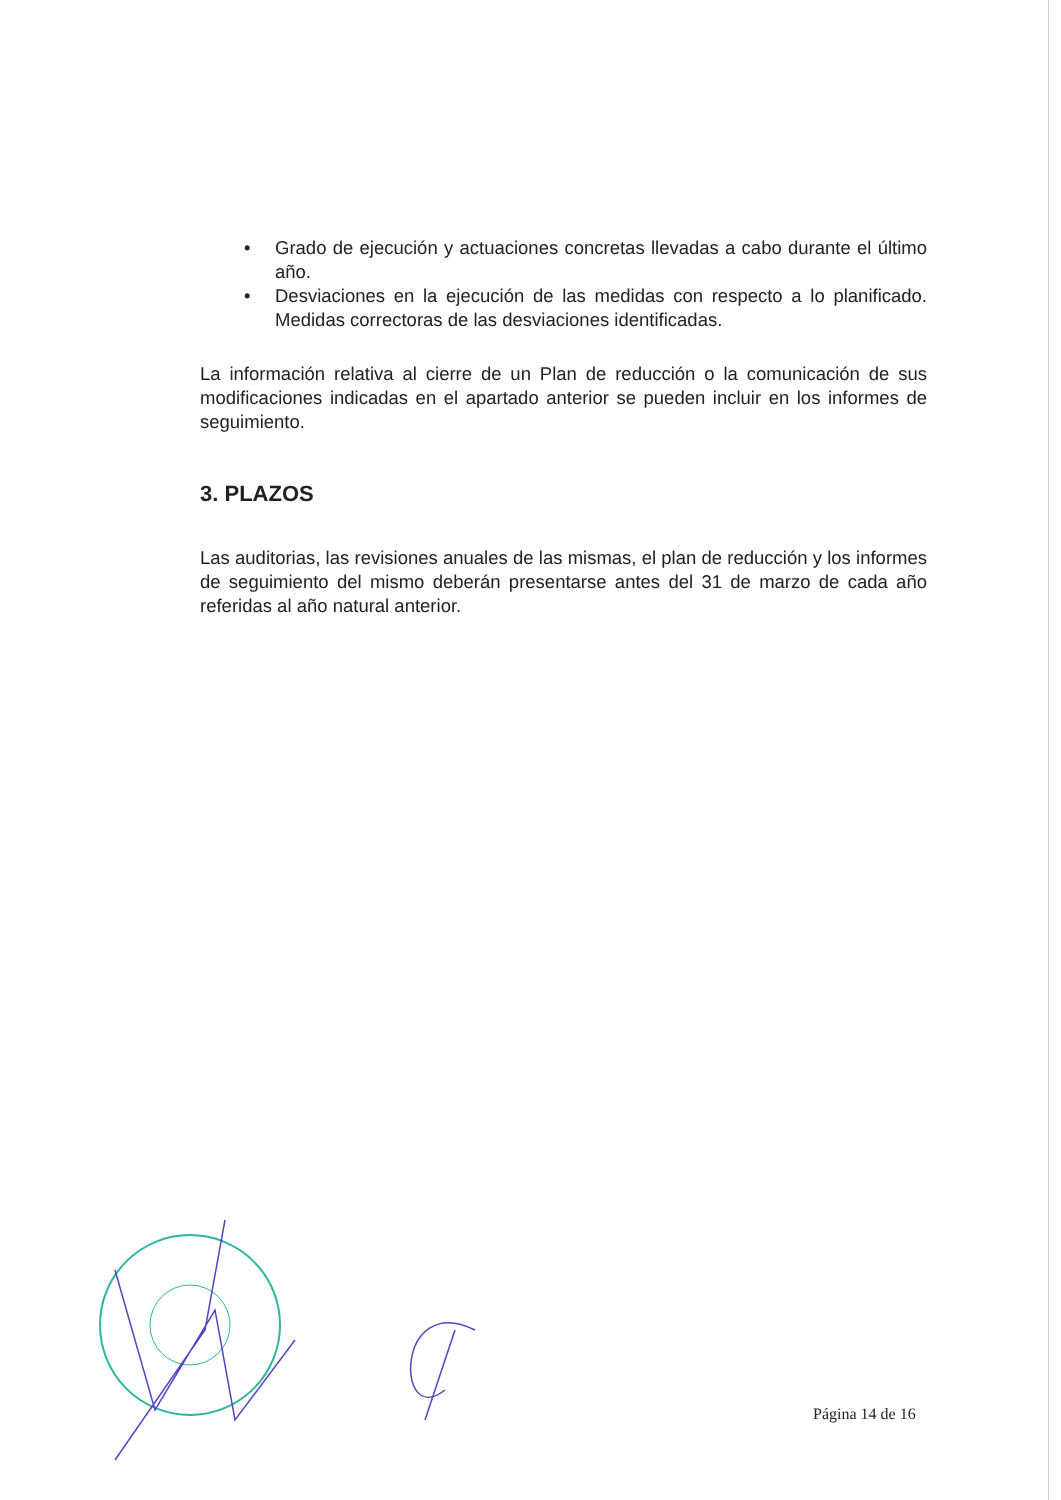• Grado de ejecución y actuaciones concretas llevadas a cabo durante el último año.
• Desviaciones en la ejecución de las medidas con respecto a lo planificado. Medidas correctoras de las desviaciones identificadas.
La información relativa al cierre de un Plan de reducción o la comunicación de sus modificaciones indicadas en el apartado anterior se pueden incluir en los informes de seguimiento.
3. PLAZOS
Las auditorias, las revisiones anuales de las mismas, el plan de reducción y los informes de seguimiento del mismo deberán presentarse antes del 31 de marzo de cada año referidas al año natural anterior.
Página 14 de 16